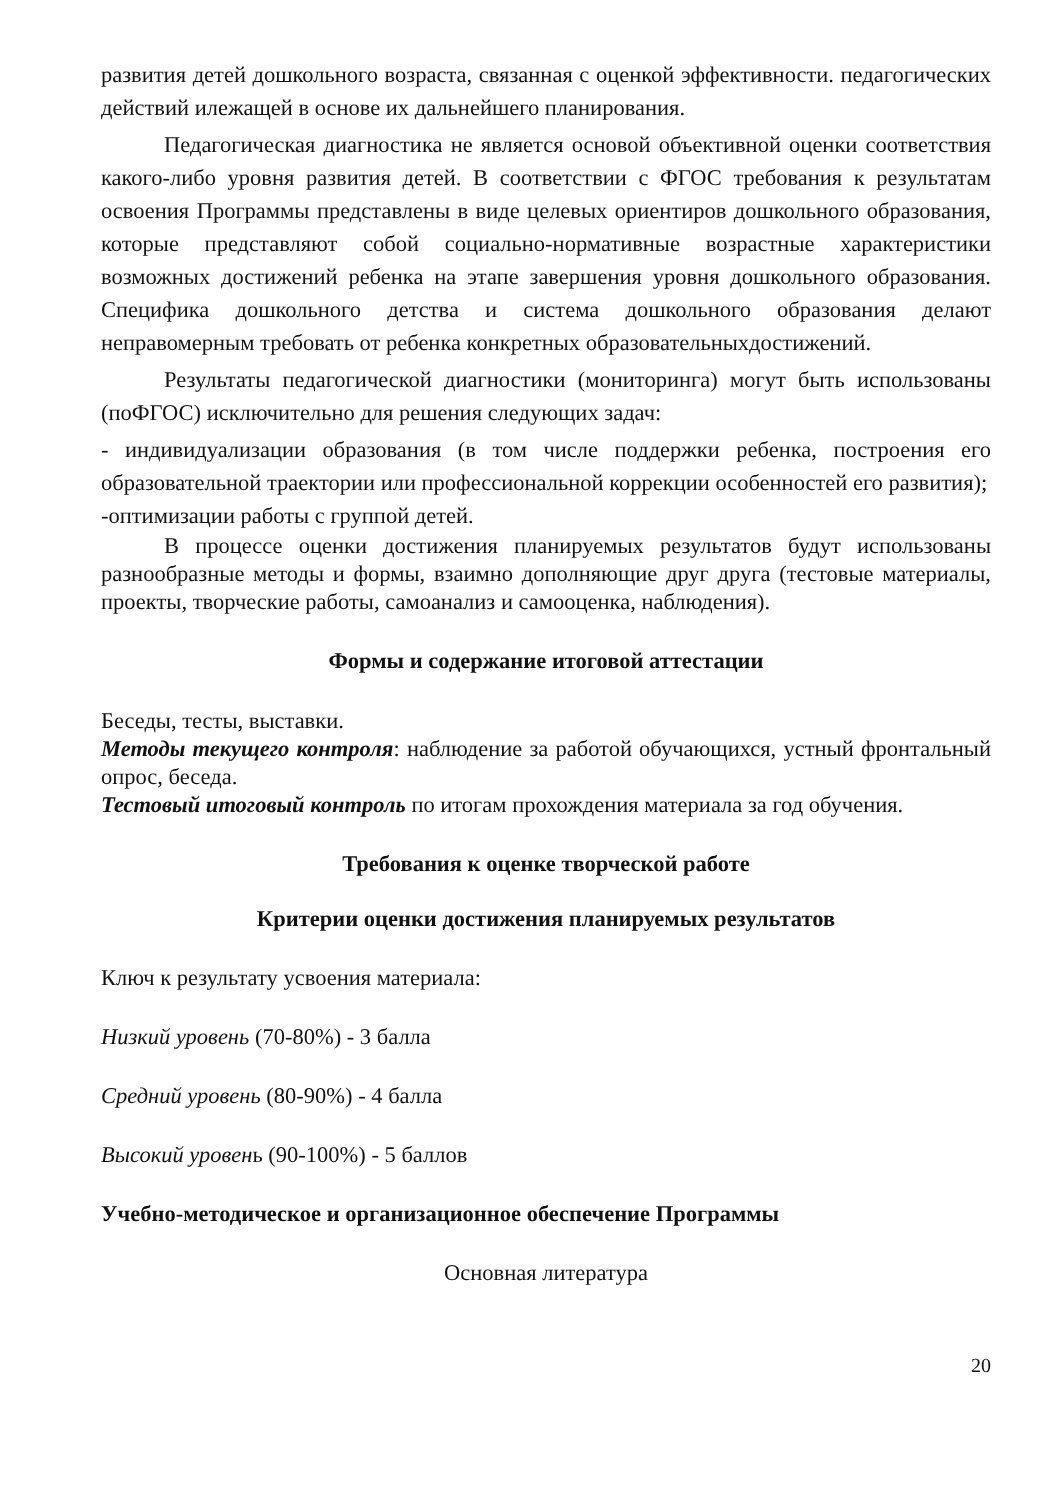развития детей дошкольного возраста, связанная с оценкой эффективности. педагогических действий илежащей в основе их дальнейшего планирования.
Педагогическая диагностика не является основой объективной оценки соответствия какого-либо уровня развития детей. В соответствии с ФГОС требования к результатам освоения Программы представлены в виде целевых ориентиров дошкольного образования, которые представляют собой социально-нормативные возрастные характеристики возможных достижений ребенка на этапе завершения уровня дошкольного образования. Специфика дошкольного детства и система дошкольного образования делают неправомерным требовать от ребенка конкретных образовательныхдостижений.
Результаты педагогической диагностики (мониторинга) могут быть использованы (поФГОС) исключительно для решения следующих задач:
- индивидуализации образования (в том числе поддержки ребенка, построения его образовательной траектории или профессиональной коррекции особенностей его развития);
-оптимизации работы с группой детей.
В процессе оценки достижения планируемых результатов будут использованы разнообразные методы и формы, взаимно дополняющие друг друга (тестовые материалы, проекты, творческие работы, самоанализ и самооценка, наблюдения).
Формы и содержание итоговой аттестации
Беседы, тесты, выставки.
Методы текущего контроля: наблюдение за работой обучающихся, устный фронтальный опрос, беседа.
Тестовый итоговый контроль по итогам прохождения материала за год обучения.
Требования к оценке творческой работе
Критерии оценки достижения планируемых результатов
Ключ к результату усвоения материала:
Низкий уровень (70-80%) - 3 балла
Средний уровень (80-90%) - 4 балла
Высокий уровень (90-100%) - 5 баллов
Учебно-методическое и организационное обеспечение Программы
Основная литература
20